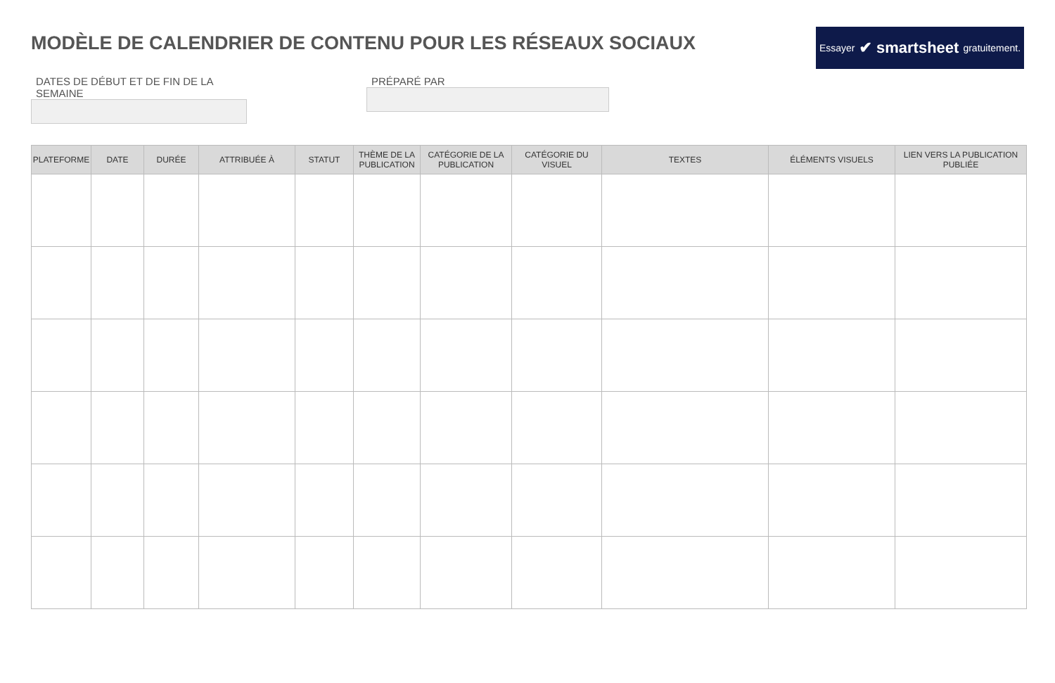MODÈLE DE CALENDRIER DE CONTENU POUR LES RÉSEAUX SOCIAUX
Essayer ✔ smartsheet gratuitement.
DATES DE DÉBUT ET DE FIN DE LA SEMAINE
PRÉPARÉ PAR
| PLATEFORME | DATE | DURÉE | ATTRIBUÉE À | STATUT | THÈME DE LA PUBLICATION | CATÉGORIE DE LA PUBLICATION | CATÉGORIE DU VISUEL | TEXTES | ÉLÉMENTS VISUELS | LIEN VERS LA PUBLICATION PUBLIÉE |
| --- | --- | --- | --- | --- | --- | --- | --- | --- | --- | --- |